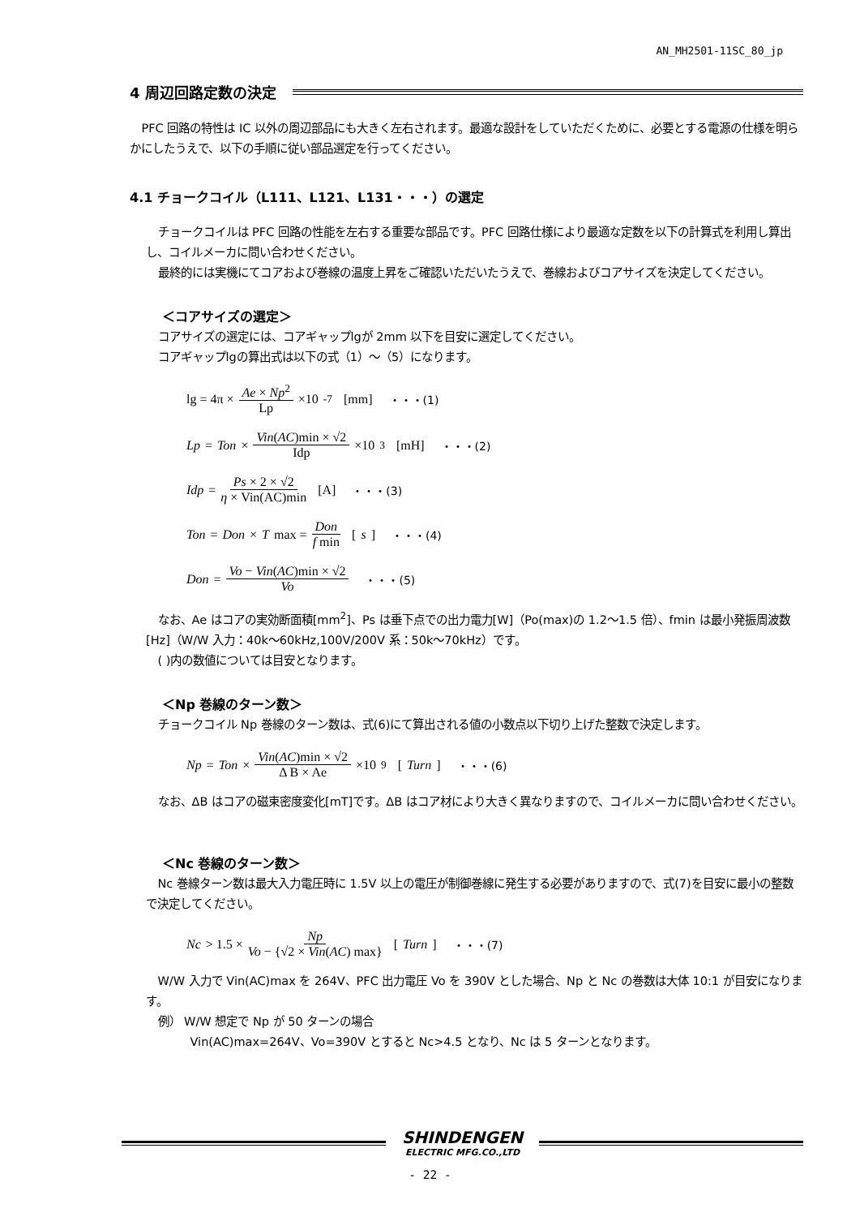AN_MH2501-11SC_80_jp
4 周辺回路定数の決定
PFC 回路の特性は IC 以外の周辺部品にも大きく左右されます。最適な設計をしていただくために、必要とする電源の仕様を明らかにしたうえで、以下の手順に従い部品選定を行ってください。
4.1 チョークコイル（L111、L121、L131・・・）の選定
チョークコイルは PFC 回路の性能を左右する重要な部品です。PFC 回路仕様により最適な定数を以下の計算式を利用し算出し、コイルメーカに問い合わせください。
最終的には実機にてコアおよび巻線の温度上昇をご確認いただいたうえで、巻線およびコアサイズを決定してください。
＜コアサイズの選定＞
コアサイズの選定には、コアギャップlgが 2mm 以下を目安に選定してください。
コアギャップlgの算出式は以下の式（1）～（5）になります。
lg = 4π × Ae × Np<sup>2</sup> Lp ×10<sup>-7</sup> [mm] ・・・(1)
Lp = Ton × Vin(AC)min × √2 Idp ×10<sup>3</sup> [mH] ・・・(2)
Idp = Ps × 2 × √2 η × Vin(AC)min [A] ・・・(3)
Ton = Don × T max = Don f min [s] ・・・(4)
Don = Vo − Vin(AC)min × √2 Vo ・・・(5)
なお、Ae はコアの実効断面積[mm<sup>2</sup>]、Ps は垂下点での出力電力[W]（Po(max)の 1.2～1.5 倍）、fmin は最小発振周波数[Hz]（W/W 入力：40k～60kHz,100V/200V 系：50k～70kHz）です。
( )内の数値については目安となります。
＜Np 巻線のターン数＞
チョークコイル Np 巻線のターン数は、式(6)にて算出される値の小数点以下切り上げた整数で決定します。
Np = Ton × Vin(AC)min × √2 Δ B × Ae ×10<sup>9</sup> [Turn] ・・・(6)
なお、ΔB はコアの磁束密度変化[mT]です。ΔB はコア材により大きく異なりますので、コイルメーカに問い合わせください。
＜Nc 巻線のターン数＞
Nc 巻線ターン数は最大入力電圧時に 1.5V 以上の電圧が制御巻線に発生する必要がありますので、式(7)を目安に最小の整数で決定してください。
Nc > 1.5 × Np Vo − {√2 × Vin(AC) max} [Turn] ・・・(7)
W/W 入力で Vin(AC)max を 264V、PFC 出力電圧 Vo を 390V とした場合、Np と Nc の巻数は大体 10:1 が目安になります。
例） W/W 想定で Np が 50 ターンの場合
Vin(AC)max=264V、Vo=390V とすると Nc>4.5 となり、Nc は 5 ターンとなります。
SHINDENGEN
ELECTRIC MFG.CO.,LTD
- 22 -